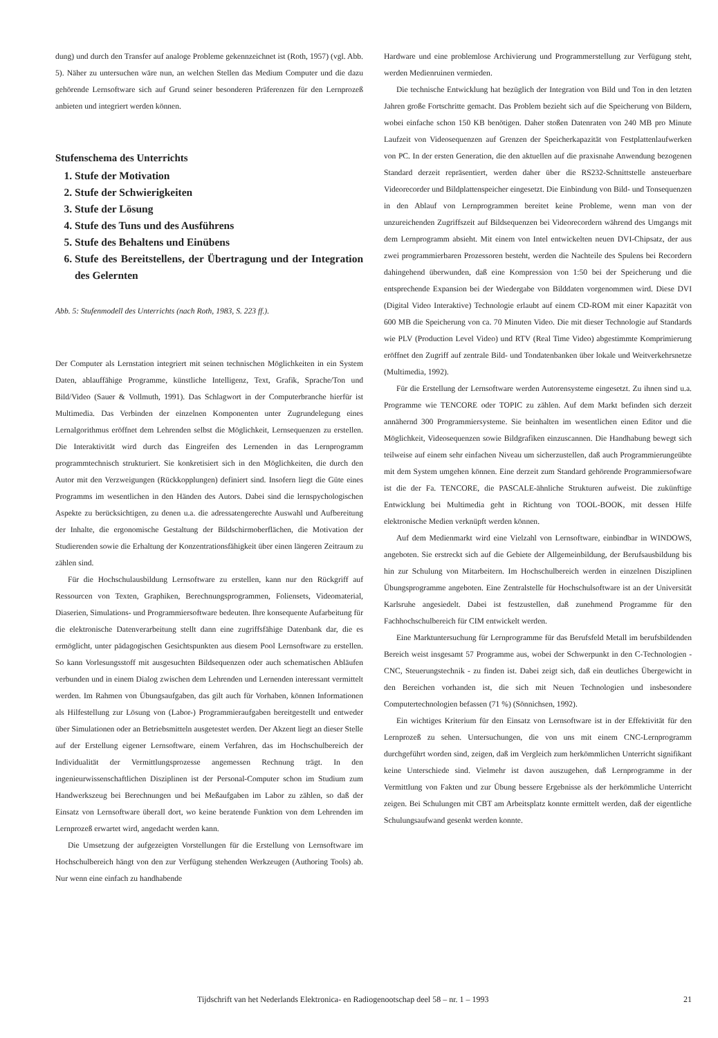dung) und durch den Transfer auf analoge Probleme gekennzeichnet ist (Roth, 1957) (vgl. Abb. 5). Näher zu untersuchen wäre nun, an welchen Stellen das Medium Computer und die dazu gehörende Lernsoftware sich auf Grund seiner besonderen Präferenzen für den Lernprozeß anbieten und integriert werden können.
Stufenschema des Unterrichts
1. Stufe der Motivation
2. Stufe der Schwierigkeiten
3. Stufe der Lösung
4. Stufe des Tuns und des Ausführens
5. Stufe des Behaltens und Einübens
6. Stufe des Bereitstellens, der Übertragung und der Integration des Gelernten
Abb. 5: Stufenmodell des Unterrichts (nach Roth, 1983, S. 223 ff.).
Der Computer als Lernstation integriert mit seinen technischen Möglichkeiten in ein System Daten, ablauffähige Programme, künstliche Intelligenz, Text, Grafik, Sprache/Ton und Bild/Video (Sauer & Vollmuth, 1991). Das Schlagwort in der Computerbranche hierfür ist Multimedia. Das Verbinden der einzelnen Komponenten unter Zugrundelegung eines Lernalgorithmus eröffnet dem Lehrenden selbst die Möglichkeit, Lernsequenzen zu erstellen. Die Interaktivität wird durch das Eingreifen des Lernenden in das Lernprogramm programmtechnisch strukturiert. Sie konkretisiert sich in den Möglichkeiten, die durch den Autor mit den Verzweigungen (Rückkopplungen) definiert sind. Insofern liegt die Güte eines Programms im wesentlichen in den Händen des Autors. Dabei sind die lernspychologischen Aspekte zu berücksichtigen, zu denen u.a. die adressatengerechte Auswahl und Aufbereitung der Inhalte, die ergonomische Gestaltung der Bildschirmoberflächen, die Motivation der Studierenden sowie die Erhaltung der Konzentrationsfähigkeit über einen längeren Zeitraum zu zählen sind.
Für die Hochschulausbildung Lernsoftware zu erstellen, kann nur den Rückgriff auf Ressourcen von Texten, Graphiken, Berechnungsprogrammen, Foliensets, Videomaterial, Diaserien, Simulations- und Programmiersoftware bedeuten. Ihre konsequente Aufarbeitung für die elektronische Datenverarbeitung stellt dann eine zugriffsfähige Datenbank dar, die es ermöglicht, unter pädagogischen Gesichtspunkten aus diesem Pool Lernsoftware zu erstellen. So kann Vorlesungsstoff mit ausgesuchten Bildsequenzen oder auch schematischen Abläufen verbunden und in einem Dialog zwischen dem Lehrenden und Lernenden interessant vermittelt werden. Im Rahmen von Übungsaufgaben, das gilt auch für Vorhaben, können Informationen als Hilfestellung zur Lösung von (Labor-) Programmieraufgaben bereitgestellt und entweder über Simulationen oder an Betriebsmitteln ausgetestet werden. Der Akzent liegt an dieser Stelle auf der Erstellung eigener Lernsoftware, einem Verfahren, das im Hochschulbereich der Individualität der Vermittlungsprozesse angemessen Rechnung trägt. In den ingenieurwissenschaftlichen Disziplinen ist der Personal-Computer schon im Studium zum Handwerkszeug bei Berechnungen und bei Meßaufgaben im Labor zu zählen, so daß der Einsatz von Lernsoftware überall dort, wo keine beratende Funktion von dem Lehrenden im Lernprozeß erwartet wird, angedacht werden kann.
Die Umsetzung der aufgezeigten Vorstellungen für die Erstellung von Lernsoftware im Hochschulbereich hängt von den zur Verfügung stehenden Werkzeugen (Authoring Tools) ab. Nur wenn eine einfach zu handhabende
Hardware und eine problemlose Archivierung und Programmerstellung zur Verfügung steht, werden Medienruinen vermieden.
Die technische Entwicklung hat bezüglich der Integration von Bild und Ton in den letzten Jahren große Fortschritte gemacht. Das Problem bezieht sich auf die Speicherung von Bildern, wobei einfache schon 150 KB benötigen. Daher stoßen Datenraten von 240 MB pro Minute Laufzeit von Videosequenzen auf Grenzen der Speicherkapazität von Festplattenlaufwerken von PC. In der ersten Generation, die den aktuellen auf die praxisnahe Anwendung bezogenen Standard derzeit repräsentiert, werden daher über die RS232-Schnittstelle ansteuerbare Videorecorder und Bildplattenspeicher eingesetzt. Die Einbindung von Bild- und Tonsequenzen in den Ablauf von Lernprogrammen bereitet keine Probleme, wenn man von der unzureichenden Zugriffszeit auf Bildsequenzen bei Videorecordern während des Umgangs mit dem Lernprogramm absieht. Mit einem von Intel entwickelten neuen DVI-Chipsatz, der aus zwei programmierbaren Prozessoren besteht, werden die Nachteile des Spulens bei Recordern dahingehend überwunden, daß eine Kompression von 1:50 bei der Speicherung und die entsprechende Expansion bei der Wiedergabe von Bilddaten vorgenommen wird. Diese DVI (Digital Video Interaktive) Technologie erlaubt auf einem CD-ROM mit einer Kapazität von 600 MB die Speicherung von ca. 70 Minuten Video. Die mit dieser Technologie auf Standards wie PLV (Production Level Video) und RTV (Real Time Video) abgestimmte Komprimierung eröffnet den Zugriff auf zentrale Bild- und Tondatenbanken über lokale und Weitverkehrsnetze (Multimedia, 1992).
Für die Erstellung der Lernsoftware werden Autorensysteme eingesetzt. Zu ihnen sind u.a. Programme wie TENCORE oder TOPIC zu zählen. Auf dem Markt befinden sich derzeit annähernd 300 Programmiersysteme. Sie beinhalten im wesentlichen einen Editor und die Möglichkeit, Videosequenzen sowie Bildgrafiken einzuscannen. Die Handhabung bewegt sich teilweise auf einem sehr einfachen Niveau um sicherzustellen, daß auch Programmierungeübte mit dem System umgehen können. Eine derzeit zum Standard gehörende Programmiersofware ist die der Fa. TENCORE, die PASCALE-ähnliche Strukturen aufweist. Die zukünftige Entwicklung bei Multimedia geht in Richtung von TOOL-BOOK, mit dessen Hilfe elektronische Medien verknüpft werden können.
Auf dem Medienmarkt wird eine Vielzahl von Lernsoftware, einbindbar in WINDOWS, angeboten. Sie erstreckt sich auf die Gebiete der Allgemeinbildung, der Berufsausbildung bis hin zur Schulung von Mitarbeitern. Im Hochschulbereich werden in einzelnen Disziplinen Übungsprogramme angeboten. Eine Zentralstelle für Hochschulsoftware ist an der Universität Karlsruhe angesiedelt. Dabei ist festzustellen, daß zunehmend Programme für den Fachhochschulbereich für CIM entwickelt werden.
Eine Marktuntersuchung für Lernprogramme für das Berufsfeld Metall im berufsbildenden Bereich weist insgesamt 57 Programme aus, wobei der Schwerpunkt in den C-Technologien - CNC, Steuerungstechnik - zu finden ist. Dabei zeigt sich, daß ein deutliches Übergewicht in den Bereichen vorhanden ist, die sich mit Neuen Technologien und insbesondere Computertechnologien befassen (71 %) (Sönnichsen, 1992).
Ein wichtiges Kriterium für den Einsatz von Lernsoftware ist in der Effektivität für den Lernprozeß zu sehen. Untersuchungen, die von uns mit einem CNC-Lernprogramm durchgeführt worden sind, zeigen, daß im Vergleich zum herkömmlichen Unterricht signifikant keine Unterschiede sind. Vielmehr ist davon auszugehen, daß Lernprogramme in der Vermittlung von Fakten und zur Übung bessere Ergebnisse als der herkömmliche Unterricht zeigen. Bei Schulungen mit CBT am Arbeitsplatz konnte ermittelt werden, daß der eigentliche Schulungsaufwand gesenkt werden konnte.
Tijdschrift van het Nederlands Elektronica- en Radiogenootschap deel 58 – nr. 1 – 1993 21